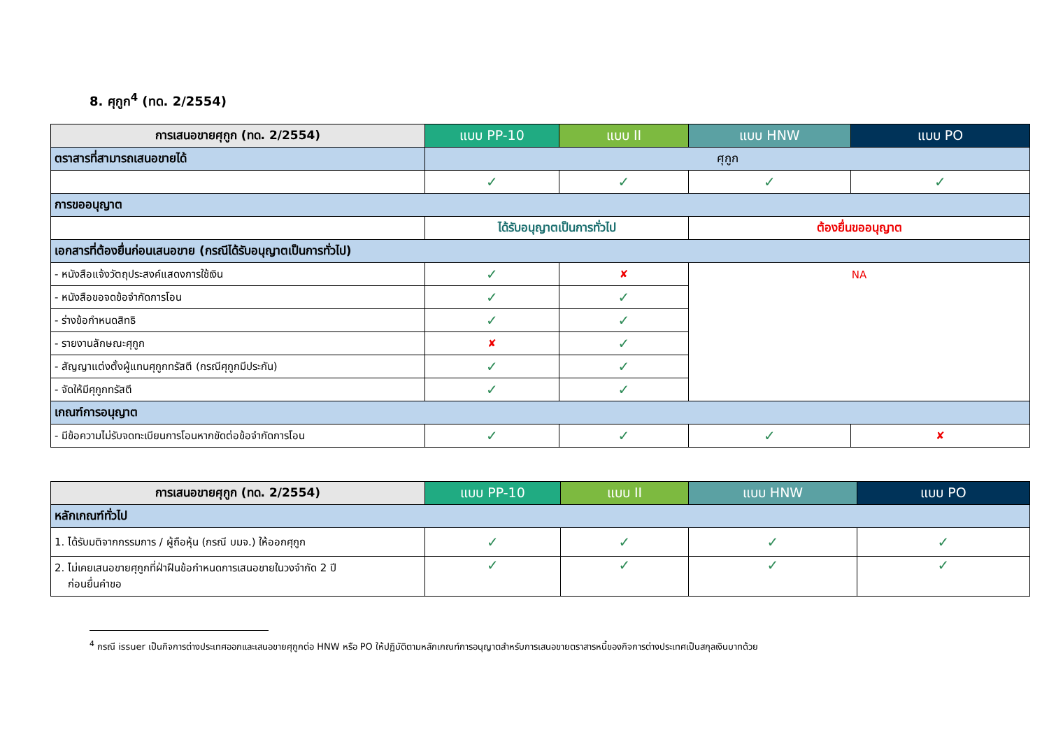8. ศุกูก<sup>4</sup> (ทด. 2/2554)
| การเสนอขายศุกูก (ทด. 2/2554) | แบบ PP-10 | แบบ II | แบบ HNW | แบบ PO |
| --- | --- | --- | --- | --- |
| ตราสารที่สามารถเสนอขายได้ | ศุกูก | | | |
| | ✓ | ✓ | ✓ | ✓ |
| การขออนุญาต | | | | |
| | ได้รับอนุญาตเป็นการทั่วไป | | ต้องยื่นขออนุญาต | |
| เอกสารที่ต้องยื่นก่อนเสนอขาย (กรณีได้รับอนุญาตเป็นการทั่วไป) | | | | |
| - หนังสือแจ้งวัตถุประสงค์แสดงการใช้เงิน | ✓ | ✘ | NA | |
| - หนังสือขอจดข้อจำกัดการโอน | ✓ | ✓ | | |
| - ร่างข้อกำหนดสิทธิ | ✓ | ✓ | | |
| - รายงานลักษณะศุกูก | ✘ | ✓ | | |
| - สัญญาแต่งตั้งผู้แทนศุกูกทรัสตี (กรณีศุกูกมีประกัน) | ✓ | ✓ | | |
| - จัดให้มีศุกูกทรัสตี | ✓ | ✓ | | |
| เกณฑ์การอนุญาต | | | | |
| - มีข้อความไม่รับจดทะเบียนการโอนหากขัดต่อข้อจำกัดการโอน | ✓ | ✓ | ✓ | ✘ |
| การเสนอขายศุกูก (ทด. 2/2554) | แบบ PP-10 | แบบ II | แบบ HNW | แบบ PO |
| --- | --- | --- | --- | --- |
| หลักเกณฑ์ทั่วไป | | | | |
| 1. ได้รับมติจากกรรมการ / ผู้ถือหุ้น (กรณี บมจ.) ให้ออกศุกูก | ✓ | ✓ | ✓ | ✓ |
| 2. ไม่เคยเสนอขายศุกูกที่ฝ่าฝืนข้อกำหนดการเสนอขายในวงจำกัด 2 ปี ก่อนยื่นคำขอ | ✓ | ✓ | ✓ | ✓ |
<sup>4</sup> กรณี issuer เป็นกิจการต่างประเทศออกและเสนอขายศุกูกต่อ HNW หรือ PO ให้ปฏิบัติตามหลักเกณฑ์การอนุญาตสำหรับการเสนอขายตราสารหนี้ของกิจการต่างประเทศเป็นสกุลเงินบาทด้วย